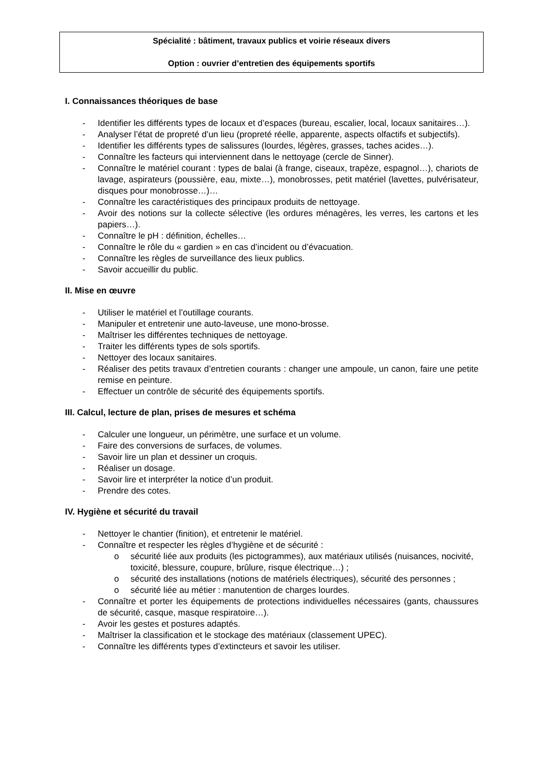Spécialité : bâtiment, travaux publics et voirie réseaux divers
Option : ouvrier d’entretien des équipements sportifs
I. Connaissances théoriques de base
- Identifier les différents types de locaux et d’espaces (bureau, escalier, local, locaux sanitaires…).
- Analyser l’état de propreté d’un lieu (propreté réelle, apparente, aspects olfactifs et subjectifs).
- Identifier les différents types de salissures (lourdes, légères, grasses, taches acides…).
- Connaître les facteurs qui interviennent dans le nettoyage (cercle de Sinner).
- Connaître le matériel courant : types de balai (à frange, ciseaux, trapèze, espagnol…), chariots de lavage, aspirateurs (poussière, eau, mixte…), monobrosses, petit matériel (lavettes, pulvérisateur, disques pour monobrosse…)…
- Connaître les caractéristiques des principaux produits de nettoyage.
- Avoir des notions sur la collecte sélective (les ordures ménagères, les verres, les cartons et les papiers…).
- Connaître le pH : définition, échelles…
- Connaître le rôle du « gardien » en cas d’incident ou d’évacuation.
- Connaître les règles de surveillance des lieux publics.
- Savoir accueillir du public.
II. Mise en œuvre
- Utiliser le matériel et l’outillage courants.
- Manipuler et entretenir une auto-laveuse, une mono-brosse.
- Maîtriser les différentes techniques de nettoyage.
- Traiter les différents types de sols sportifs.
- Nettoyer des locaux sanitaires.
- Réaliser des petits travaux d’entretien courants : changer une ampoule, un canon, faire une petite remise en peinture.
- Effectuer un contrôle de sécurité des équipements sportifs.
III. Calcul, lecture de plan, prises de mesures et schéma
- Calculer une longueur, un périmètre, une surface et un volume.
- Faire des conversions de surfaces, de volumes.
- Savoir lire un plan et dessiner un croquis.
- Réaliser un dosage.
- Savoir lire et interpréter la notice d’un produit.
- Prendre des cotes.
IV. Hygiène et sécurité du travail
- Nettoyer le chantier (finition), et entretenir le matériel.
- Connaître et respecter les règles d’hygiène et de sécurité :
o sécurité liée aux produits (les pictogrammes), aux matériaux utilisés (nuisances, nocivité, toxicité, blessure, coupure, brûlure, risque électrique…) ;
o sécurité des installations (notions de matériels électriques), sécurité des personnes ;
o sécurité liée au métier : manutention de charges lourdes.
- Connaître et porter les équipements de protections individuelles nécessaires (gants, chaussures de sécurité, casque, masque respiratoire…).
- Avoir les gestes et postures adaptés.
- Maîtriser la classification et le stockage des matériaux (classement UPEC).
- Connaître les différents types d’extincteurs et savoir les utiliser.